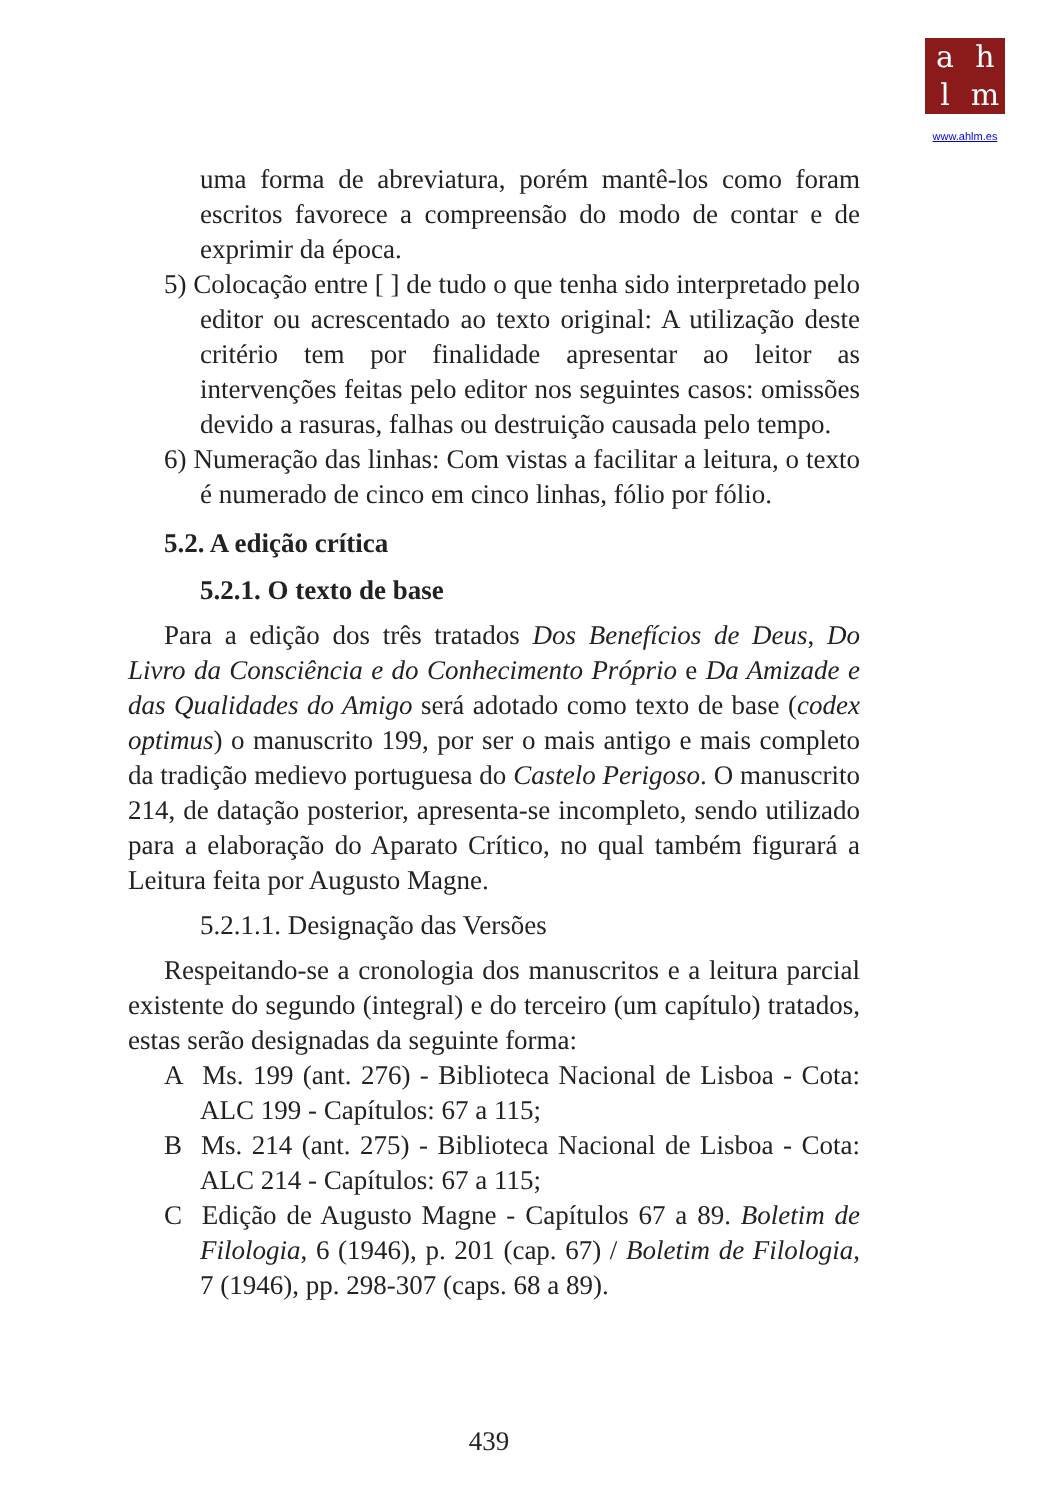ahlm
www.ahlm.es
uma forma de abreviatura, porém mantê-los como foram escritos favorece a compreensão do modo de contar e de exprimir da época.
5) Colocação entre [ ] de tudo o que tenha sido interpretado pelo editor ou acrescentado ao texto original: A utilização deste critério tem por finalidade apresentar ao leitor as intervenções feitas pelo editor nos seguintes casos: omissões devido a rasuras, falhas ou destruição causada pelo tempo.
6) Numeração das linhas: Com vistas a facilitar a leitura, o texto é numerado de cinco em cinco linhas, fólio por fólio.
5.2. A edição crítica
5.2.1. O texto de base
Para a edição dos três tratados Dos Benefícios de Deus, Do Livro da Consciência e do Conhecimento Próprio e Da Amizade e das Qualidades do Amigo será adotado como texto de base (codex optimus) o manuscrito 199, por ser o mais antigo e mais completo da tradição medievo portuguesa do Castelo Perigoso. O manuscrito 214, de datação posterior, apresenta-se incompleto, sendo utilizado para a elaboração do Aparato Crítico, no qual também figurará a Leitura feita por Augusto Magne.
5.2.1.1. Designação das Versões
Respeitando-se a cronologia dos manuscritos e a leitura parcial existente do segundo (integral) e do terceiro (um capítulo) tratados, estas serão designadas da seguinte forma:
A Ms. 199 (ant. 276) - Biblioteca Nacional de Lisboa - Cota: ALC 199 - Capítulos: 67 a 115;
B Ms. 214 (ant. 275) - Biblioteca Nacional de Lisboa - Cota: ALC 214 - Capítulos: 67 a 115;
C Edição de Augusto Magne - Capítulos 67 a 89. Boletim de Filologia, 6 (1946), p. 201 (cap. 67) / Boletim de Filologia, 7 (1946), pp. 298-307 (caps. 68 a 89).
439